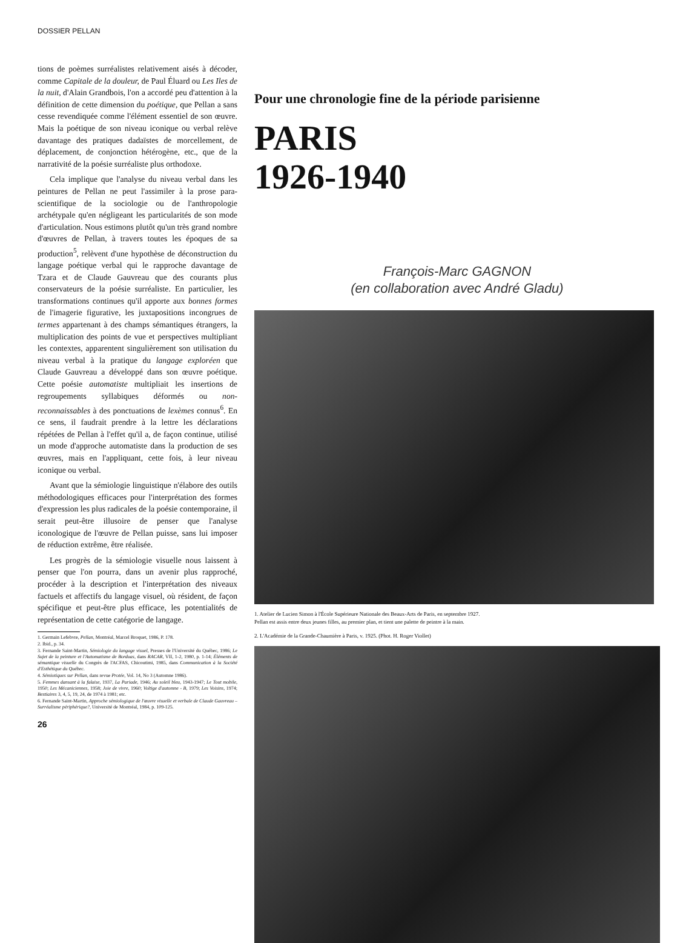DOSSIER PELLAN
tions de poèmes surréalistes relativement aisés à décoder, comme Capitale de la douleur, de Paul Éluard ou Les Iles de la nuit, d'Alain Grandbois, l'on a accordé peu d'attention à la définition de cette dimension du poétique, que Pellan a sans cesse revendiquée comme l'élément essentiel de son œuvre. Mais la poétique de son niveau iconique ou verbal relève davantage des pratiques dadaïstes de morcellement, de déplacement, de conjonction hétérogène, etc., que de la narrativité de la poésie surréaliste plus orthodoxe.
Cela implique que l'analyse du niveau verbal dans les peintures de Pellan ne peut l'assimiler à la prose para-scientifique de la sociologie ou de l'anthropologie archétypale qu'en négligeant les particularités de son mode d'articulation. Nous estimons plutôt qu'un très grand nombre d'œuvres de Pellan, à travers toutes les époques de sa production<sup>5</sup>, relèvent d'une hypothèse de déconstruction du langage poétique verbal qui le rapproche davantage de Tzara et de Claude Gauvreau que des courants plus conservateurs de la poésie surréaliste. En particulier, les transformations continues qu'il apporte aux bonnes formes de l'imagerie figurative, les juxtapositions incongrues de termes appartenant à des champs sémantiques étrangers, la multiplication des points de vue et perspectives multipliant les contextes, apparentent singulièrement son utilisation du niveau verbal à la pratique du langage exploréen que Claude Gauvreau a développé dans son œuvre poétique. Cette poésie automatiste multipliait les insertions de regroupements syllabiques déformés ou non-reconnaissables à des ponctuations de lexèmes connus<sup>6</sup>. En ce sens, il faudrait prendre à la lettre les déclarations répétées de Pellan à l'effet qu'il a, de façon continue, utilisé un mode d'approche automatiste dans la production de ses œuvres, mais en l'appliquant, cette fois, à leur niveau iconique ou verbal.
Avant que la sémiologie linguistique n'élabore des outils méthodologiques efficaces pour l'interprétation des formes d'expression les plus radicales de la poésie contemporaine, il serait peut-être illusoire de penser que l'analyse iconologique de l'œuvre de Pellan puisse, sans lui imposer de réduction extrême, être réalisée.
Les progrès de la sémiologie visuelle nous laissent à penser que l'on pourra, dans un avenir plus rapproché, procéder à la description et l'interprétation des niveaux factuels et affectifs du langage visuel, où résident, de façon spécifique et peut-être plus efficace, les potentialités de représentation de cette catégorie de langage.
1. Germain Lefebvre, Pellan, Montréal, Marcel Broquet, 1986, P. 178.
2. Ibid., p. 34.
3. Fernande Saint-Martin, Sémiologie du langage visuel, Presses de l'Université du Québec, 1986; Le Sujet de la peinture et l'Automatisme de Borduas, dans RACAR, VII, 1-2, 1980, p. 1-14; Éléments de sémantique visuelle du Congrès de l'ACFAS, Chicoutimi, 1985, dans Communication à la Société d'Esthétique du Québec.
4. Sémiotiques sur Pellan, dans revue Protée, Vol. 14, No 3 (Automne 1986).
5. Femmes dansant à la falaise, 1937, La Pariade, 1946; Au soleil bleu, 1943-1947; Le Tout mobile, 1950; Les Mécaniciennes, 1958; Joie de vivre, 1960; Voltige d'automne - B, 1979; Les Voisins, 1974; Bestiaires 3, 4, 5, 19, 24, de 1974 à 1981; etc.
6. Fernande Saint-Martin, Approche sémiologique de l'œuvre visuelle et verbale de Claude Gauvreau – Surréalisme périphérique?, Université de Montréal, 1984, p. 109-125.
26
Pour une chronologie fine de la période parisienne
PARIS
1926-1940
François-Marc GAGNON
(en collaboration avec André Gladu)
1. Atelier de Lucien Simon à l'École Supérieure Nationale des Beaux-Arts de Paris, en septembre 1927.
Pellan est assis entre deux jeunes filles, au premier plan, et tient une palette de peintre à la main.
2. L'Académie de la Grande-Chaumière à Paris, v. 1925. (Phot. H. Roger Viollet)